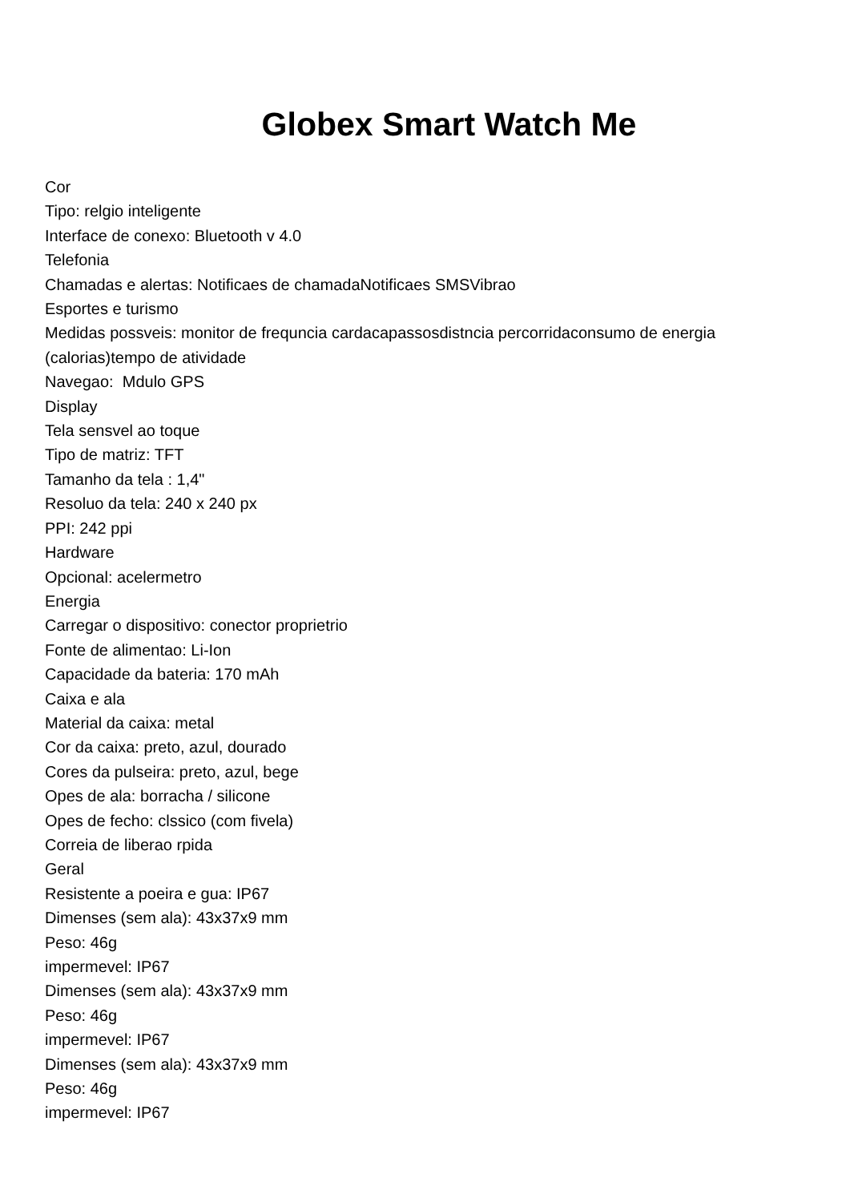Globex Smart Watch Me
Cor
Tipo: relgio inteligente
Interface de conexo: Bluetooth v 4.0
Telefonia
Chamadas e alertas: Notificaes de chamadaNotificaes SMSVibrao
Esportes e turismo
Medidas possveis: monitor de frequncia cardacapassosdistncia percorridaconsumo de energia (calorias)tempo de atividade
Navegao: Mdulo GPS
Display
Tela sensvel ao toque
Tipo de matriz: TFT
Tamanho da tela : 1,4"
Resoluo da tela: 240 x 240 px
PPI: 242 ppi
Hardware
Opcional: acelermetro
Energia
Carregar o dispositivo: conector proprietrio
Fonte de alimentao: Li-Ion
Capacidade da bateria: 170 mAh
Caixa e ala
Material da caixa: metal
Cor da caixa: preto, azul, dourado
Cores da pulseira: preto, azul, bege
Opes de ala: borracha / silicone
Opes de fecho: clssico (com fivela)
Correia de liberao rpida
Geral
Resistente a poeira e gua: IP67
Dimenses (sem ala): 43x37x9 mm
Peso: 46g
impermevel: IP67
Dimenses (sem ala): 43x37x9 mm
Peso: 46g
impermevel: IP67
Dimenses (sem ala): 43x37x9 mm
Peso: 46g
impermevel: IP67